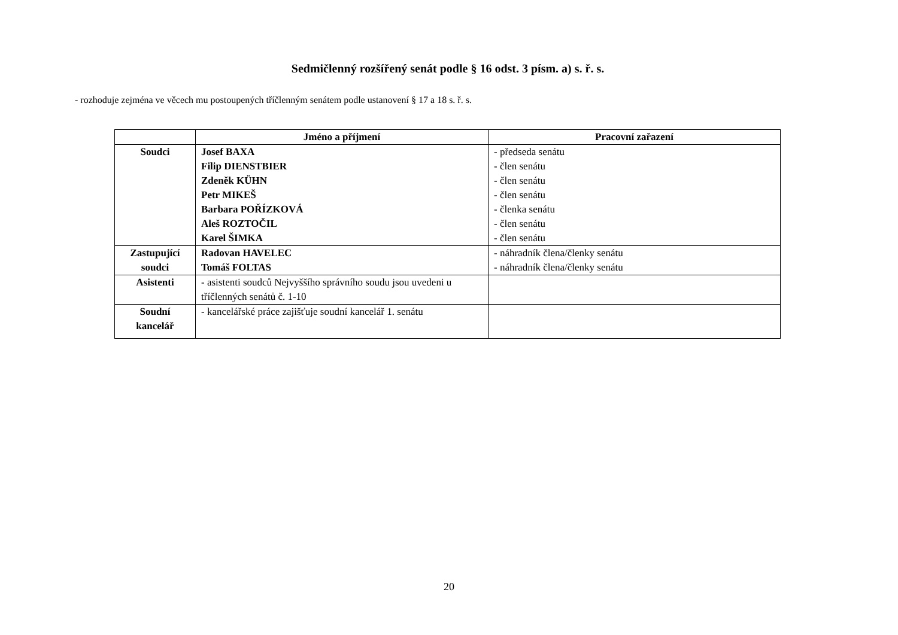Sedmičlenný rozšířený senát podle § 16 odst. 3 písm. a) s. ř. s.
- rozhoduje zejména ve věcech mu postoupených tříčlenným senátem podle ustanovení § 17 a 18 s. ř. s.
| | Jméno a příjmení | Pracovní zařazení |
| --- | --- | --- |
| Soudci | Josef BAXA Filip DIENSTBIER Zdeněk KÜHN Petr MIKEŠ Barbara POŘÍZKOVÁ Aleš ROZTOČIL Karel ŠIMKA | - předseda senátu - člen senátu - člen senátu - člen senátu - členka senátu - člen senátu - člen senátu |
| Zastupující soudci | Radovan HAVELEC Tomáš FOLTAS | - náhradník člena/členky senátu - náhradník člena/členky senátu |
| Asistenti | - asistenti soudců Nejvyššího správního soudu jsou uvedeni u tříčlenných senátů č. 1-10 | |
| Soudní kancelář | - kancelářské práce zajišťuje soudní kancelář 1. senátu | |
20